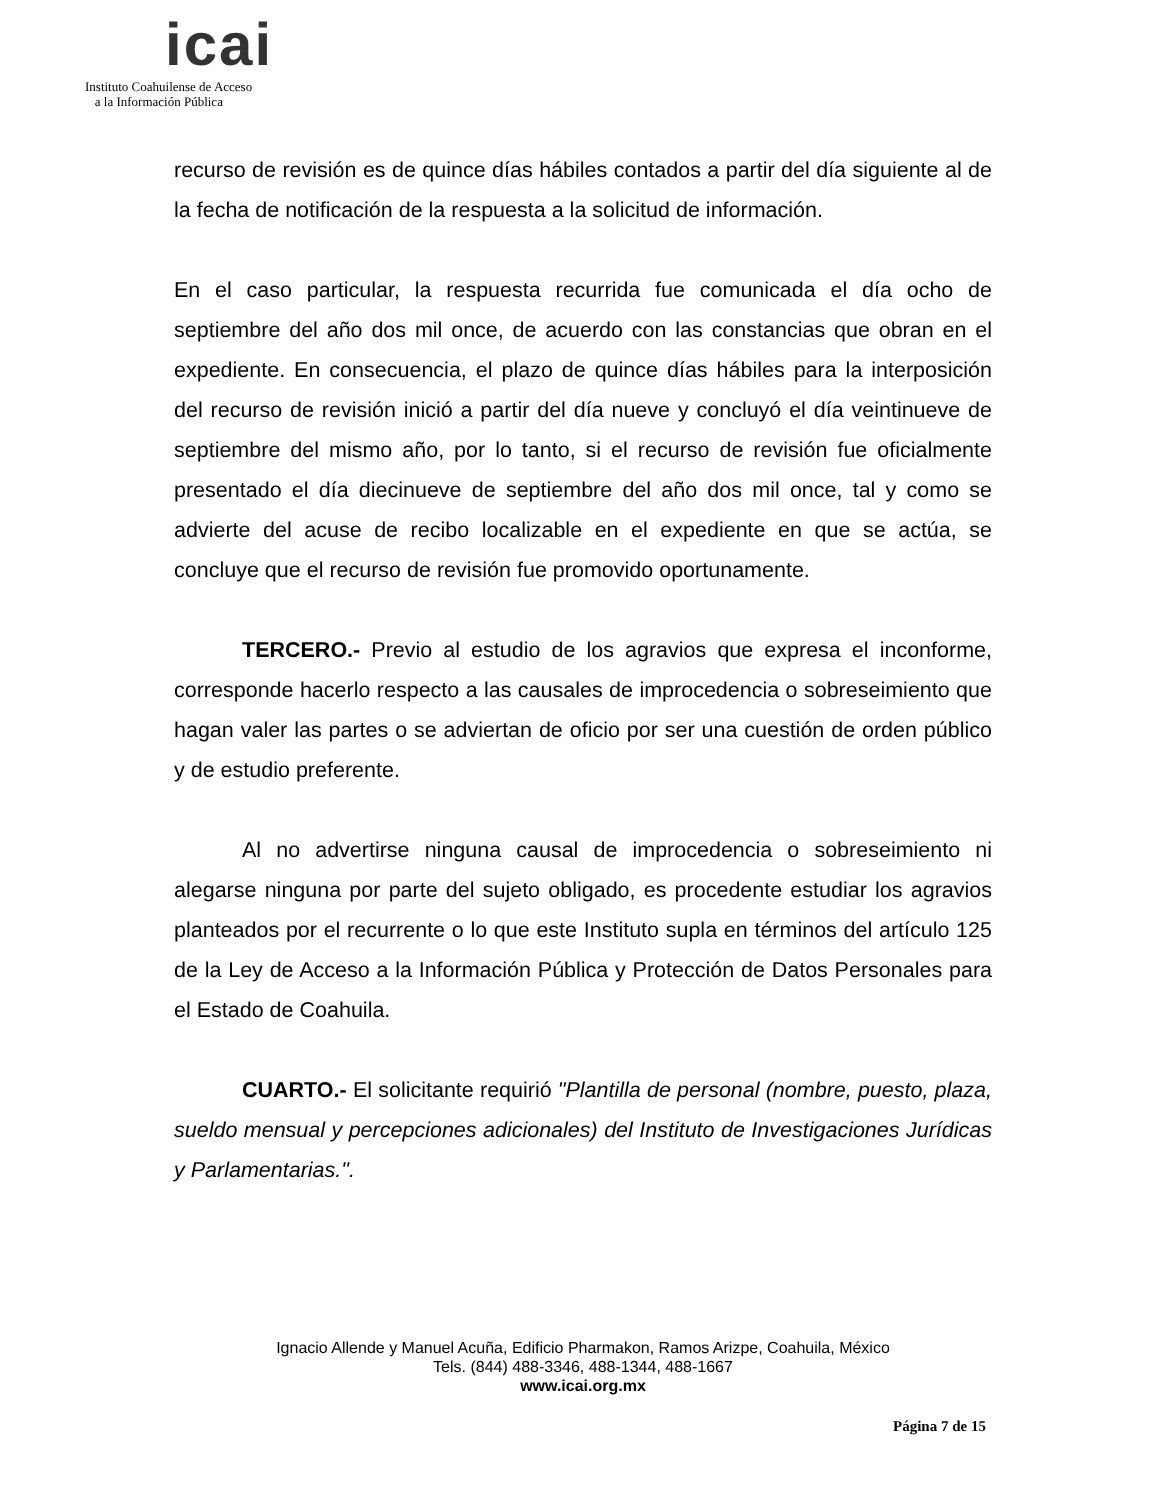icai
Instituto Coahuilense de Acceso
a la Información Pública
recurso de revisión es de quince días hábiles contados a partir del día siguiente al de la fecha de notificación de la respuesta a la solicitud de información.
En el caso particular, la respuesta recurrida fue comunicada el día ocho de septiembre del año dos mil once, de acuerdo con las constancias que obran en el expediente. En consecuencia, el plazo de quince días hábiles para la interposición del recurso de revisión inició a partir del día nueve y concluyó el día veintinueve de septiembre del mismo año, por lo tanto, si el recurso de revisión fue oficialmente presentado el día diecinueve de septiembre del año dos mil once, tal y como se advierte del acuse de recibo localizable en el expediente en que se actúa, se concluye que el recurso de revisión fue promovido oportunamente.
TERCERO.- Previo al estudio de los agravios que expresa el inconforme, corresponde hacerlo respecto a las causales de improcedencia o sobreseimiento que hagan valer las partes o se adviertan de oficio por ser una cuestión de orden público y de estudio preferente.
Al no advertirse ninguna causal de improcedencia o sobreseimiento ni alegarse ninguna por parte del sujeto obligado, es procedente estudiar los agravios planteados por el recurrente o lo que este Instituto supla en términos del artículo 125 de la Ley de Acceso a la Información Pública y Protección de Datos Personales para el Estado de Coahuila.
CUARTO.- El solicitante requirió "Plantilla de personal (nombre, puesto, plaza, sueldo mensual y percepciones adicionales) del Instituto de Investigaciones Jurídicas y Parlamentarias.".
Ignacio Allende y Manuel Acuña, Edificio Pharmakon, Ramos Arizpe, Coahuila, México
Tels. (844) 488-3346, 488-1344, 488-1667
www.icai.org.mx
Página 7 de 15